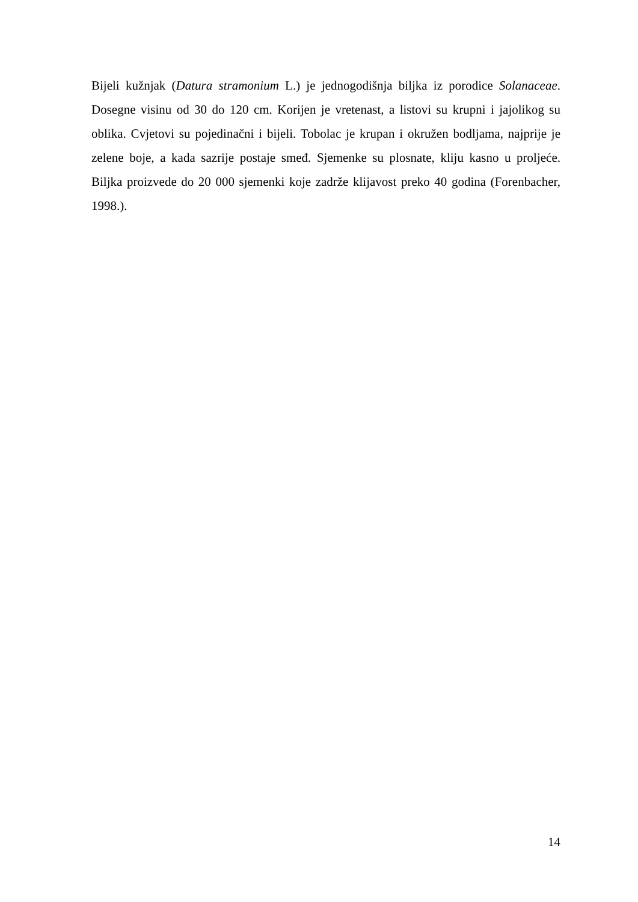Bijeli kužnjak (Datura stramonium L.) je jednogodišnja biljka iz porodice Solanaceae. Dosegne visinu od 30 do 120 cm. Korijen je vretenast, a listovi su krupni i jajolikog su oblika. Cvjetovi su pojedinačni i bijeli. Tobolac je krupan i okružen bodljama, najprije je zelene boje, a kada sazrije postaje smeđ. Sjemenke su plosnate, kliju kasno u proljeće. Biljka proizvede do 20 000 sjemenki koje zadrže klijavost preko 40 godina (Forenbacher, 1998.).
14